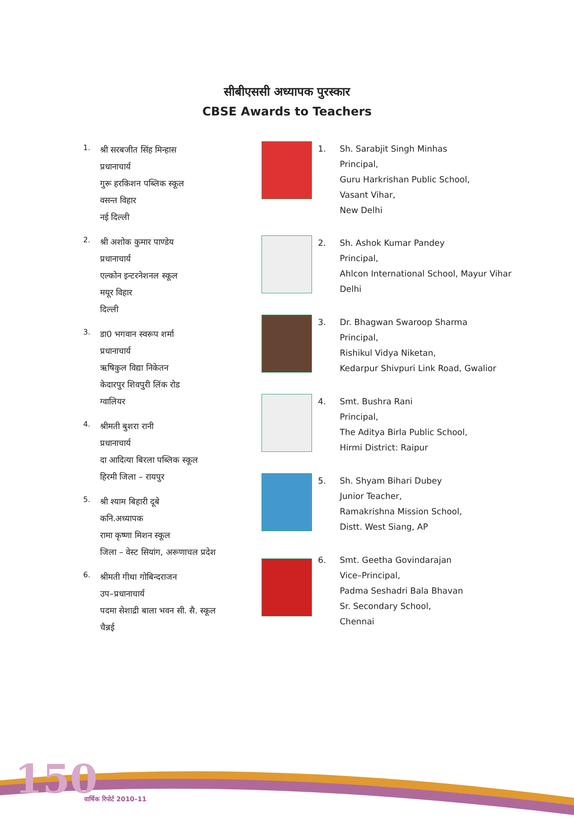सीबीएससी अध्यापक पुरस्कार
CBSE Awards to Teachers
1.
श्री सरबजीत सिंह मिन्हास
प्रधानाचार्य
गुरू हरकिशन पब्लिक स्कूल
वसन्त विहार
नई दिल्ली
2.
श्री अशोक कुमार पाण्डेय
प्रधानाचार्य
एल्कोन इन्टरनेशनल स्कूल
मयूर विहार
दिल्ली
3.
डा0 भगवान स्वरूप शर्मा
प्रधानाचार्य
ऋषिकुल विद्या निकेतन
केदारपुर शिवपुरी लिंक रोड
ग्वालियर
4.
श्रीमती बुशरा रानी
प्रधानाचार्य
दा आदित्या बिरला पब्लिक स्कूल
हिरमी जिला – रायपुर
5.
श्री श्याम बिहारी दूबे
कनि.अध्यापक
रामा कृष्णा मिशन स्कूल
जिला – वेस्ट सियांग, अरूणाचल प्रदेश
6.
श्रीमती गीथा गोबिन्दराजन
उप–प्रधानाचार्य
पदमा सेशाद्री बाला भवन सी. सै. स्कूल
चैन्नई
1. Sh. Sarabjit Singh Minhas
Principal,
Guru Harkrishan Public School,
Vasant Vihar,
New Delhi
2. Sh. Ashok Kumar Pandey
Principal,
Ahlcon International School, Mayur Vihar
Delhi
3. Dr. Bhagwan Swaroop Sharma
Principal,
Rishikul Vidya Niketan,
Kedarpur Shivpuri Link Road, Gwalior
4. Smt. Bushra Rani
Principal,
The Aditya Birla Public School,
Hirmi District: Raipur
5. Sh. Shyam Bihari Dubey
Junior Teacher,
Ramakrishna Mission School,
Distt. West Siang, AP
6. Smt. Geetha Govindarajan
Vice–Principal,
Padma Seshadri Bala Bhavan
Sr. Secondary School,
Chennai
150 वार्षिक रिपोर्ट 2010–11